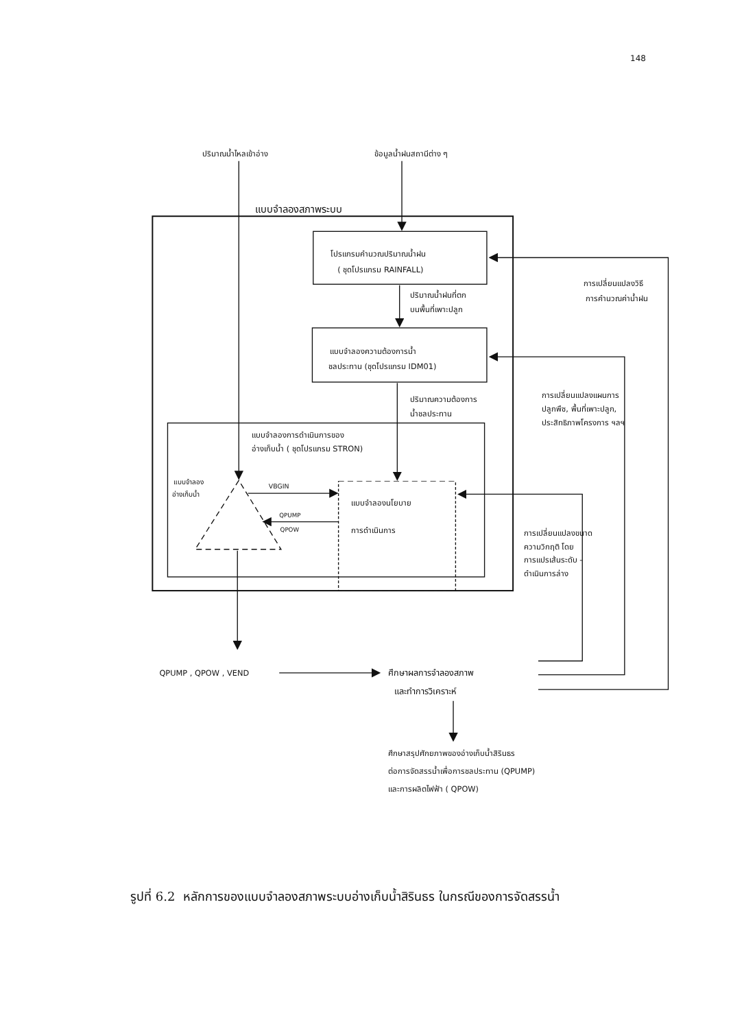148
ปริมาณน้ำไหลเข้าอ่าง
ข้อมูลน้ำฝนสถานีต่าง ๆ
แบบจำลองสภาพระบบ
โปรแกรมคำนวณปริมาณน้ำฝน
( ชุดโปรแกรม RAINFALL)
การเปลี่ยนแปลงวิธี
การคำนวณค่าน้ำฝน
ปริมาณน้ำฝนที่ตก
บนพื้นที่เพาะปลูก
แบบจำลองความต้องการน้ำ
ชลประทาน (ชุดโปรแกรม IDM01)
การเปลี่ยนแปลงแผนการ
ปลูกพืช, พื้นที่เพาะปลูก,
ประสิทธิภาพโครงการ ฯลฯ
ปริมาณความต้องการ
น้ำชลประทาน
แบบจำลองการดำเนินการของ
อ่างเก็บน้ำ ( ชุดโปรแกรม STRON)
แบบจำลอง
อ่างเก็บน้ำ
VBGIN
แบบจำลองนโยบาย
QPUMP
QPOW
การดำเนินการ
การเปลี่ยนแปลงขนาด
ความวิกฤติ โดย
การแปรเส้นระดับ -
ดำเนินการล่าง
QPUMP , QPOW , VEND
ศึกษาผลการจำลองสภาพ
และทำการวิเคราะห์
ศึกษาสรุปศักยภาพของอ่างเก็บน้ำสิรินธร
ต่อการจัดสรรน้ำเพื่อการชลประทาน (QPUMP)
และการผลิตไฟฟ้า ( QPOW)
รูปที่ 6.2 หลักการของแบบจำลองสภาพระบบอ่างเก็บน้ำสิรินธร ในกรณีของการจัดสรรน้ำ